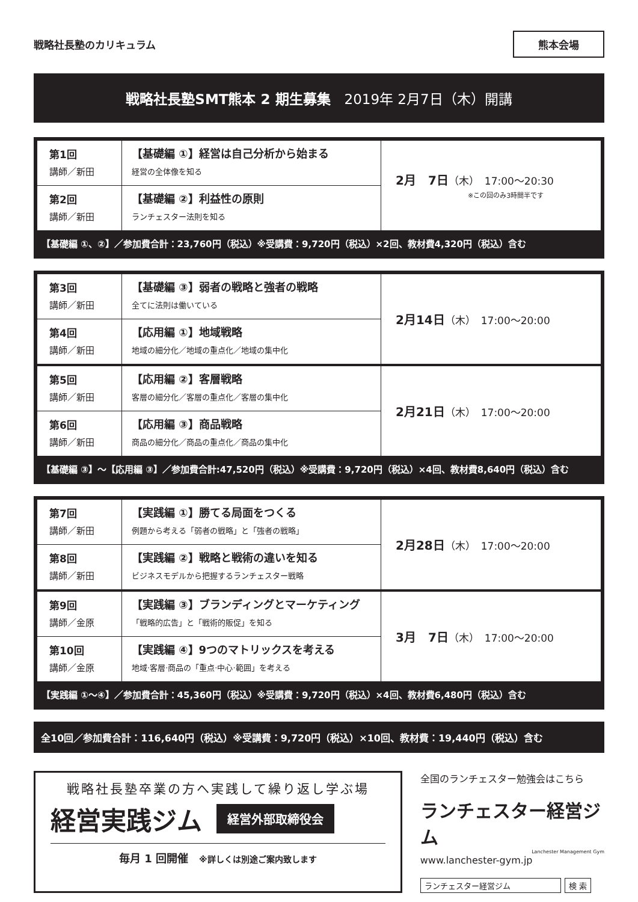戦略社長塾のカリキュラム
熊本会場
戦略社長塾SMT熊本 2 期生募集　2019年 2月7日（木）開講
| 第1回 講師／新田 | 【基礎編 ①】経営は自己分析から始まる 経営の全体像を知る | 2月 7日 （木） 17:00～20:30 ※この回のみ3時間半です |
| 第2回 講師／新田 | 【基礎編 ②】利益性の原則 ランチェスター法則を知る | |
【基礎編 ①、②】／参加費合計：23,760円（税込）※受講費：9,720円（税込）×2回、教材費4,320円（税込）含む
| 第3回 講師／新田 | 【基礎編 ③】弱者の戦略と強者の戦略 全てに法則は働いている | 2月14日 （木） 17:00～20:00 |
| 第4回 講師／新田 | 【応用編 ①】地域戦略 地域の細分化／地域の重点化／地域の集中化 | |
| 第5回 講師／新田 | 【応用編 ②】客層戦略 客層の細分化／客層の重点化／客層の集中化 | 2月21日 （木） 17:00～20:00 |
| 第6回 講師／新田 | 【応用編 ③】商品戦略 商品の細分化／商品の重点化／商品の集中化 | |
【基礎編 ③】～【応用編 ③】／参加費合計:47,520円（税込）※受講費：9,720円（税込）×4回、教材費8,640円（税込）含む
| 第7回 講師／新田 | 【実践編 ①】勝てる局面をつくる 例題から考える「弱者の戦略」と「強者の戦略」 | 2月28日 （木） 17:00～20:00 |
| 第8回 講師／新田 | 【実践編 ②】戦略と戦術の違いを知る ビジネスモデルから把握するランチェスター戦略 | |
| 第9回 講師／金原 | 【実践編 ③】ブランディングとマーケティング 「戦略的広告」と「戦術的販促」を知る | 3月 7日 （木） 17:00～20:00 |
| 第10回 講師／金原 | 【実践編 ④】9つのマトリックスを考える 地域·客層·商品の「重点·中心·範囲」を考える | |
【実践編 ①～④】／参加費合計：45,360円（税込）※受講費：9,720円（税込）×4回、教材費6,480円（税込）含む
全10回／参加費合計：116,640円（税込）※受講費：9,720円（税込）×10回、教材費：19,440円（税込）含む
戦略社長塾卒業の方へ実践して繰り返し学ぶ場
経営実践ジム 経営外部取締役会
毎月 1 回開催　※詳しくは別途ご案内致します
全国のランチェスター勉強会はこちら
ランチェスター経営ジム
Lanchester Management Gym
www.lanchester-gym.jp
ランチェスター経営ジム 検 索